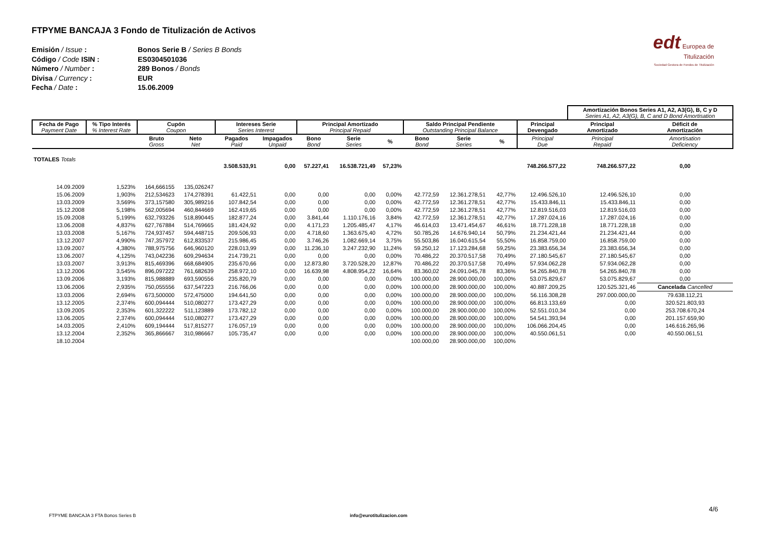edt Europea de
Titulización
Sociedad Gestora de Fondos de Titulización
FTPYME BANCAJA 3 Fondo de Titulización de Activos
Emisión / Issue : Bonos Serie B / Series B Bonds
Código / Code ISIN : ES0304501036
Número / Number : 289 Bonos / Bonds
Divisa / Currency : EUR
Fecha / Date : 15.06.2009
| | | | | | | | | | | | | | Amortización Bonos Series A1, A2, A3(G), B, C y D Series A1, A2, A3(G), B, C and D Bond Amortisation | |
| Fecha de Pago Payment Date | % Tipo Interés % Interest Rate | Cupón Coupon | | Intereses Serie Series Interest | | Principal Amortizado Principal Repaid | | | Saldo Principal Pendiente Outstanding Principal Balance | | | Principal Devengado | Principal Amortizado | Déficit de Amortización |
| | | Bruto Gross | Neto Net | Pagados Paid | Impagados Unpaid | Bono Bond | Serie Series | % | Bono Bond | Serie Series | % | Principal Due | Principal Repaid | Amortisation Deficiency |
| TOTALES Totals | | | | 3.508.533,91 | 0,00 | 57.227,41 | 16.538.721,49 | 57,23% | | | | 748.266.577,22 | 748.266.577,22 | 0,00 |
| 14.09.2009 | 1,523% | 164,666155 | 135,026247 | | | | | | | | | | | |
| 15.06.2009 | 1,903% | 212,534623 | 174,278391 | 61.422,51 | 0,00 | 0,00 | 0,00 | 0,00% | 42.772,59 | 12.361.278,51 | 42,77% | 12.496.526,10 | 12.496.526,10 | 0,00 |
| 13.03.2009 | 3,569% | 373,157580 | 305,989216 | 107.842,54 | 0,00 | 0,00 | 0,00 | 0,00% | 42.772,59 | 12.361.278,51 | 42,77% | 15.433.846,11 | 15.433.846,11 | 0,00 |
| 15.12.2008 | 5,198% | 562,005694 | 460,844669 | 162.419,65 | 0,00 | 0,00 | 0,00 | 0,00% | 42.772,59 | 12.361.278,51 | 42,77% | 12.819.516,03 | 12.819.516,03 | 0,00 |
| 15.09.2008 | 5,199% | 632,793226 | 518,890445 | 182.877,24 | 0,00 | 3.841,44 | 1.110.176,16 | 3,84% | 42.772,59 | 12.361.278,51 | 42,77% | 17.287.024,16 | 17.287.024,16 | 0,00 |
| 13.06.2008 | 4,837% | 627,767884 | 514,769665 | 181.424,92 | 0,00 | 4.171,23 | 1.205.485,47 | 4,17% | 46.614,03 | 13.471.454,67 | 46,61% | 18.771.228,18 | 18.771.228,18 | 0,00 |
| 13.03.2008 | 5,167% | 724,937457 | 594,448715 | 209.506,93 | 0,00 | 4.718,60 | 1.363.675,40 | 4,72% | 50.785,26 | 14.676.940,14 | 50,79% | 21.234.421,44 | 21.234.421,44 | 0,00 |
| 13.12.2007 | 4,990% | 747,357972 | 612,833537 | 215.986,45 | 0,00 | 3.746,26 | 1.082.669,14 | 3,75% | 55.503,86 | 16.040.615,54 | 55,50% | 16.858.759,00 | 16.858.759,00 | 0,00 |
| 13.09.2007 | 4,380% | 788,975756 | 646,960120 | 228.013,99 | 0,00 | 11.236,10 | 3.247.232,90 | 11,24% | 59.250,12 | 17.123.284,68 | 59,25% | 23.383.656,34 | 23.383.656,34 | 0,00 |
| 13.06.2007 | 4,125% | 743,042236 | 609,294634 | 214.739,21 | 0,00 | 0,00 | 0,00 | 0,00% | 70.486,22 | 20.370.517,58 | 70,49% | 27.180.545,67 | 27.180.545,67 | 0,00 |
| 13.03.2007 | 3,913% | 815,469396 | 668,684905 | 235.670,66 | 0,00 | 12.873,80 | 3.720.528,20 | 12,87% | 70.486,22 | 20.370.517,58 | 70,49% | 57.934.062,28 | 57.934.062,28 | 0,00 |
| 13.12.2006 | 3,545% | 896,097222 | 761,682639 | 258.972,10 | 0,00 | 16.639,98 | 4.808.954,22 | 16,64% | 83.360,02 | 24.091.045,78 | 83,36% | 54.265.840,78 | 54.265.840,78 | 0,00 |
| 13.09.2006 | 3,193% | 815,988889 | 693,590556 | 235.820,79 | 0,00 | 0,00 | 0,00 | 0,00% | 100.000,00 | 28.900.000,00 | 100,00% | 53.075.829,67 | 53.075.829,67 | 0,00 |
| 13.06.2006 | 2,935% | 750,055556 | 637,547223 | 216.766,06 | 0,00 | 0,00 | 0,00 | 0,00% | 100.000,00 | 28.900.000,00 | 100,00% | 40.887.209,25 | 120.525.321,46 | Cancelada Cancelled |
| 13.03.2006 | 2,694% | 673,500000 | 572,475000 | 194.641,50 | 0,00 | 0,00 | 0,00 | 0,00% | 100.000,00 | 28.900.000,00 | 100,00% | 56.116.308,28 | 297.000.000,00 | 79.638.112,21 |
| 13.12.2005 | 2,374% | 600,094444 | 510,080277 | 173.427,29 | 0,00 | 0,00 | 0,00 | 0,00% | 100.000,00 | 28.900.000,00 | 100,00% | 66.813.133,69 | 0,00 | 320.521.803,93 |
| 13.09.2005 | 2,353% | 601,322222 | 511,123889 | 173.782,12 | 0,00 | 0,00 | 0,00 | 0,00% | 100.000,00 | 28.900.000,00 | 100,00% | 52.551.010,34 | 0,00 | 253.708.670,24 |
| 13.06.2005 | 2,374% | 600,094444 | 510,080277 | 173.427,29 | 0,00 | 0,00 | 0,00 | 0,00% | 100.000,00 | 28.900.000,00 | 100,00% | 54.541.393,94 | 0,00 | 201.157.659,90 |
| 14.03.2005 | 2,410% | 609,194444 | 517,815277 | 176.057,19 | 0,00 | 0,00 | 0,00 | 0,00% | 100.000,00 | 28.900.000,00 | 100,00% | 106.066.204,45 | 0,00 | 146.616.265,96 |
| 13.12.2004 | 2,352% | 365,866667 | 310,986667 | 105.735,47 | 0,00 | 0,00 | 0,00 | 0,00% | 100.000,00 | 28.900.000,00 | 100,00% | 40.550.061,51 | 0,00 | 40.550.061,51 |
| 18.10.2004 | | | | | | | | | 100.000,00 | 28.900.000,00 | 100,00% | | | |
4/6
FTPYME BANCAJA 3 FTA Bonos Series B info@eurotitulizacion.com